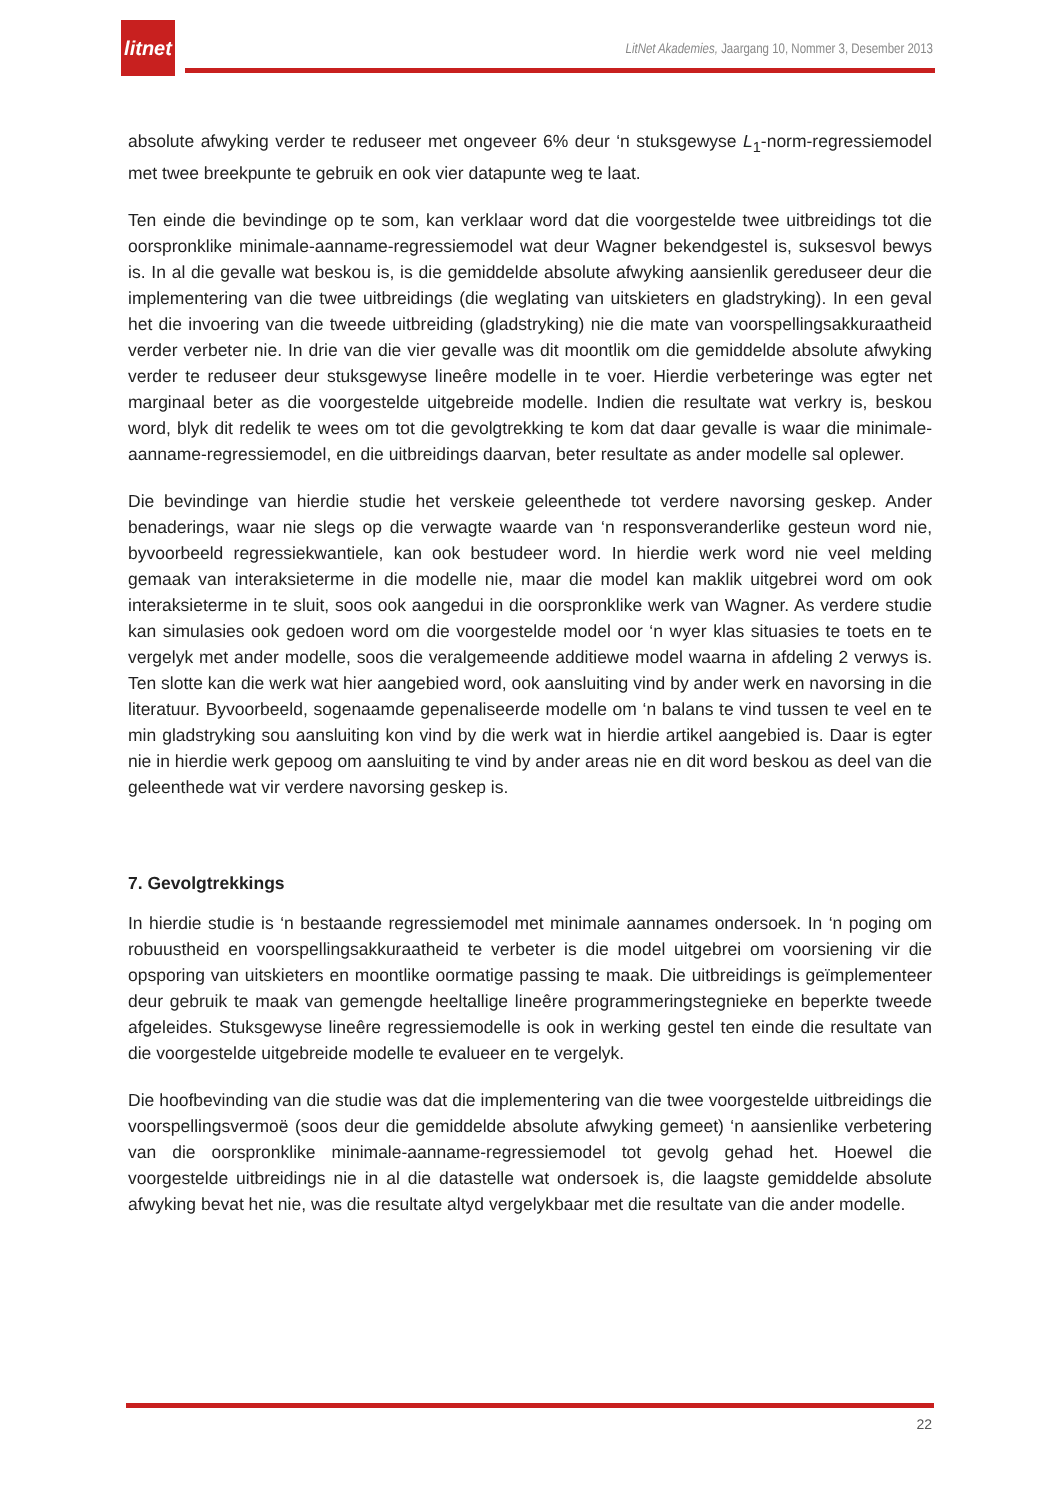litnet
LitNet Akademies, Jaargang 10, Nommer 3, Desember 2013
absolute afwyking verder te reduseer met ongeveer 6% deur ‘n stuksgewyse L<sub>1</sub>-norm-regressiemodel met twee breekpunte te gebruik en ook vier datapunte weg te laat.
Ten einde die bevindinge op te som, kan verklaar word dat die voorgestelde twee uitbreidings tot die oorspronklike minimale-aanname-regressiemodel wat deur Wagner bekendgestel is, suksesvol bewys is. In al die gevalle wat beskou is, is die gemiddelde absolute afwyking aansienlik gereduseer deur die implementering van die twee uitbreidings (die weglating van uitskieters en gladstryking). In een geval het die invoering van die tweede uitbreiding (gladstryking) nie die mate van voorspellingsakkuraatheid verder verbeter nie. In drie van die vier gevalle was dit moontlik om die gemiddelde absolute afwyking verder te reduseer deur stuksgewyse lineêre modelle in te voer. Hierdie verbeteringe was egter net marginaal beter as die voorgestelde uitgebreide modelle. Indien die resultate wat verkry is, beskou word, blyk dit redelik te wees om tot die gevolgtrekking te kom dat daar gevalle is waar die minimale-aanname-regressiemodel, en die uitbreidings daarvan, beter resultate as ander modelle sal oplewer.
Die bevindinge van hierdie studie het verskeie geleenthede tot verdere navorsing geskep. Ander benaderings, waar nie slegs op die verwagte waarde van ‘n responsveranderlike gesteun word nie, byvoorbeeld regressiekwantiele, kan ook bestudeer word. In hierdie werk word nie veel melding gemaak van interaksieterme in die modelle nie, maar die model kan maklik uitgebrei word om ook interaksieterme in te sluit, soos ook aangedui in die oorspronklike werk van Wagner. As verdere studie kan simulasies ook gedoen word om die voorgestelde model oor ‘n wyer klas situasies te toets en te vergelyk met ander modelle, soos die veralgemeende additiewe model waarna in afdeling 2 verwys is. Ten slotte kan die werk wat hier aangebied word, ook aansluiting vind by ander werk en navorsing in die literatuur. Byvoorbeeld, sogenaamde gepenaliseerde modelle om ‘n balans te vind tussen te veel en te min gladstryking sou aansluiting kon vind by die werk wat in hierdie artikel aangebied is. Daar is egter nie in hierdie werk gepoog om aansluiting te vind by ander areas nie en dit word beskou as deel van die geleenthede wat vir verdere navorsing geskep is.
7. Gevolgtrekkings
In hierdie studie is ‘n bestaande regressiemodel met minimale aannames ondersoek. In ‘n poging om robuustheid en voorspellingsakkuraatheid te verbeter is die model uitgebrei om voorsiening vir die opsporing van uitskieters en moontlike oormatige passing te maak. Die uitbreidings is geïmplementeer deur gebruik te maak van gemengde heeltallige lineêre programmeringstegnieke en beperkte tweede afgeleides. Stuksgewyse lineêre regressiemodelle is ook in werking gestel ten einde die resultate van die voorgestelde uitgebreide modelle te evalueer en te vergelyk.
Die hoofbevinding van die studie was dat die implementering van die twee voorgestelde uitbreidings die voorspellingsvermoë (soos deur die gemiddelde absolute afwyking gemeet) ‘n aansienlike verbetering van die oorspronklike minimale-aanname-regressiemodel tot gevolg gehad het. Hoewel die voorgestelde uitbreidings nie in al die datastelle wat ondersoek is, die laagste gemiddelde absolute afwyking bevat het nie, was die resultate altyd vergelykbaar met die resultate van die ander modelle.
22